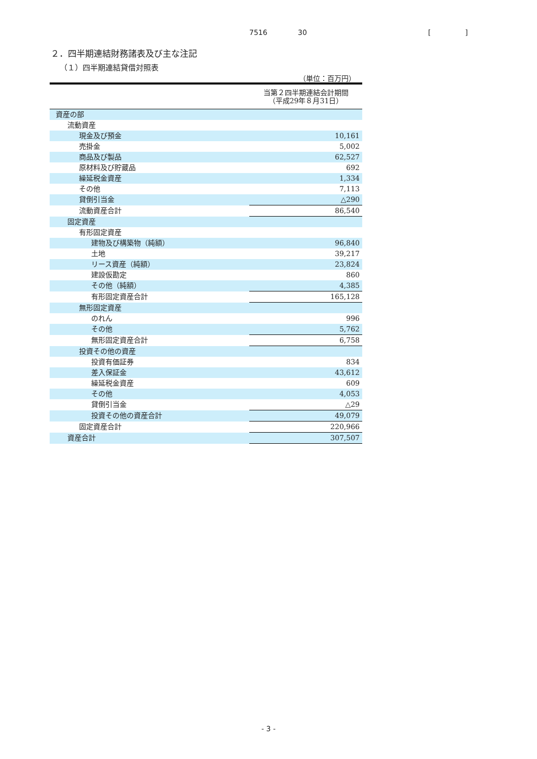7516 30 [ ]
２．四半期連結財務諸表及び主な注記
（１）四半期連結貸借対照表
（単位：百万円）
| | 当第２四半期連結会計期間 （平成29年８月31日） |
| --- | --- |
| 資産の部 | |
| 流動資産 | |
| 現金及び預金 | 10,161 |
| 売掛金 | 5,002 |
| 商品及び製品 | 62,527 |
| 原材料及び貯蔵品 | 692 |
| 繰延税金資産 | 1,334 |
| その他 | 7,113 |
| 貸倒引当金 | △290 |
| 流動資産合計 | 86,540 |
| 固定資産 | |
| 有形固定資産 | |
| 建物及び構築物（純額） | 96,840 |
| 土地 | 39,217 |
| リース資産（純額） | 23,824 |
| 建設仮勘定 | 860 |
| その他（純額） | 4,385 |
| 有形固定資産合計 | 165,128 |
| 無形固定資産 | |
| のれん | 996 |
| その他 | 5,762 |
| 無形固定資産合計 | 6,758 |
| 投資その他の資産 | |
| 投資有価証券 | 834 |
| 差入保証金 | 43,612 |
| 繰延税金資産 | 609 |
| その他 | 4,053 |
| 貸倒引当金 | △29 |
| 投資その他の資産合計 | 49,079 |
| 固定資産合計 | 220,966 |
| 資産合計 | 307,507 |
- 3 -